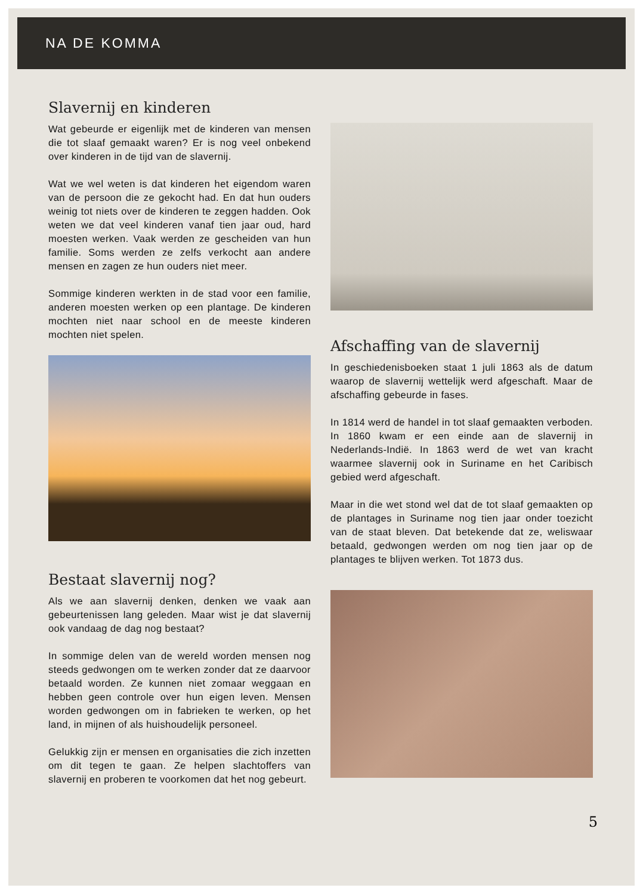NA DE KOMMA
Slavernij en kinderen
Wat gebeurde er eigenlijk met de kinderen van mensen die tot slaaf gemaakt waren? Er is nog veel onbekend over kinderen in de tijd van de slavernij.
Wat we wel weten is dat kinderen het eigendom waren van de persoon die ze gekocht had. En dat hun ouders weinig tot niets over de kinderen te zeggen hadden. Ook weten we dat veel kinderen vanaf tien jaar oud, hard moesten werken. Vaak werden ze gescheiden van hun familie. Soms werden ze zelfs verkocht aan andere mensen en zagen ze hun ouders niet meer.
Sommige kinderen werkten in de stad voor een familie, anderen moesten werken op een plantage. De kinderen mochten niet naar school en de meeste kinderen mochten niet spelen.
Bestaat slavernij nog?
Als we aan slavernij denken, denken we vaak aan gebeurtenissen lang geleden. Maar wist je dat slavernij ook vandaag de dag nog bestaat?
In sommige delen van de wereld worden mensen nog steeds gedwongen om te werken zonder dat ze daarvoor betaald worden. Ze kunnen niet zomaar weggaan en hebben geen controle over hun eigen leven. Mensen worden gedwongen om in fabrieken te werken, op het land, in mijnen of als huishoudelijk personeel.
Gelukkig zijn er mensen en organisaties die zich inzetten om dit tegen te gaan. Ze helpen slachtoffers van slavernij en proberen te voorkomen dat het nog gebeurt.
Afschaffing van de slavernij
In geschiedenisboeken staat 1 juli 1863 als de datum waarop de slavernij wettelijk werd afgeschaft. Maar de afschaffing gebeurde in fases.
In 1814 werd de handel in tot slaaf gemaakten verboden. In 1860 kwam er een einde aan de slavernij in Nederlands-Indië. In 1863 werd de wet van kracht waarmee slavernij ook in Suriname en het Caribisch gebied werd afgeschaft.
Maar in die wet stond wel dat de tot slaaf gemaakten op de plantages in Suriname nog tien jaar onder toezicht van de staat bleven. Dat betekende dat ze, weliswaar betaald, gedwongen werden om nog tien jaar op de plantages te blijven werken. Tot 1873 dus.
5